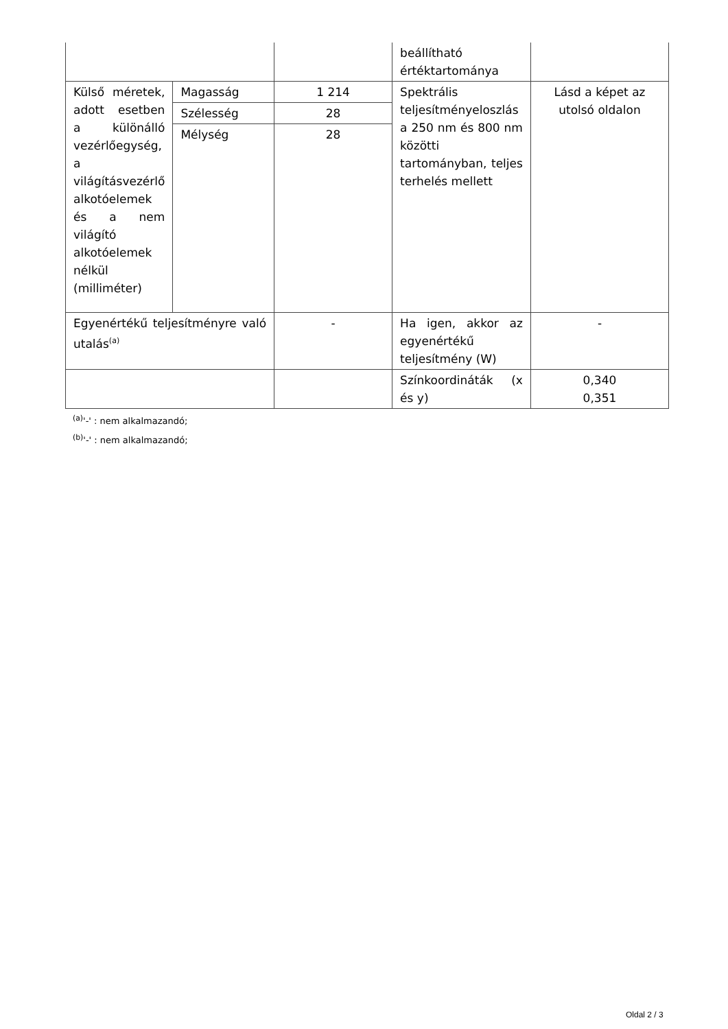| | | | beállítható értéktartománya | |
| Külső méretek, adott esetben a különálló vezérlőegység, a világításvezérlő alkotóelemek és a nem világító alkotóelemek nélkül (milliméter) | Magasság | 1 214 | Spektrális teljesítményeloszlás a 250 nm és 800 nm közötti tartományban, teljes terhelés mellett | Lásd a képet az utolsó oldalon |
| | Szélesség | 28 | | |
| | Mélység | 28 | | |
| Egyenértékű teljesítményre való utalás<sup>(a)</sup> | | - | Ha igen, akkor az egyenértékű teljesítmény (W) | - |
| | | | Színkoordináták (x és y) | 0,340 0,351 |
<sup>(a)</sup> '-' : nem alkalmazandó;
<sup>(b)</sup> '-' : nem alkalmazandó;
Oldal 2 / 3